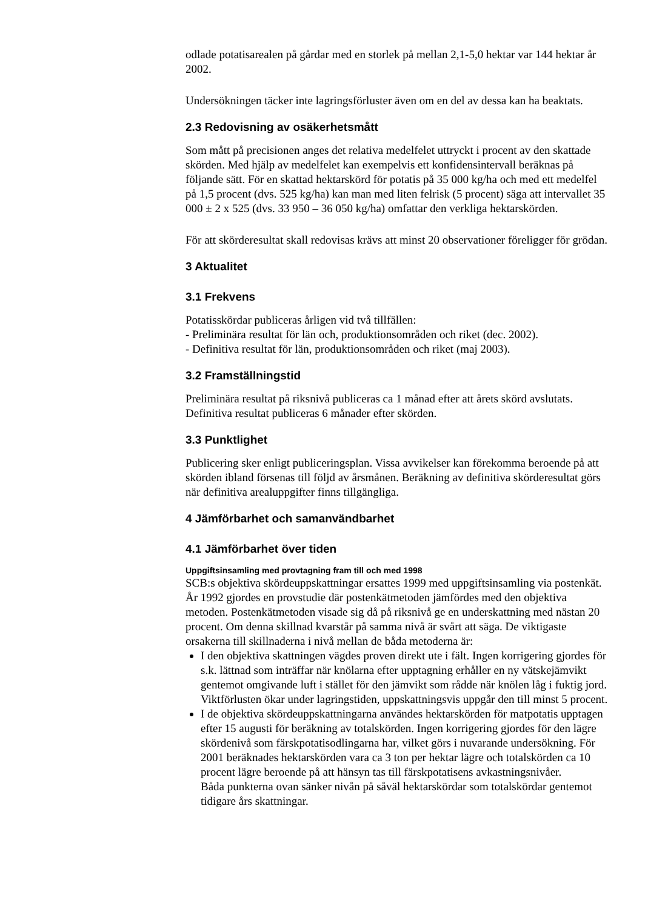odlade potatisarealen på gårdar med en storlek på mellan 2,1-5,0 hektar var 144 hektar år 2002.
Undersökningen täcker inte lagringsförluster även om en del av dessa kan ha beaktats.
2.3 Redovisning av osäkerhetsmått
Som mått på precisionen anges det relativa medelfelet uttryckt i procent av den skattade skörden. Med hjälp av medelfelet kan exempelvis ett konfidensintervall beräknas på följande sätt. För en skattad hektarskörd för potatis på 35 000 kg/ha och med ett medelfel på 1,5 procent (dvs. 525 kg/ha) kan man med liten felrisk (5 procent) säga att intervallet 35 000 ± 2 x 525 (dvs. 33 950 – 36 050 kg/ha) omfattar den verkliga hektarskörden.
För att skörderesultat skall redovisas krävs att minst 20 observationer föreligger för grödan.
3 Aktualitet
3.1 Frekvens
Potatisskördar publiceras årligen vid två tillfällen:
- Preliminära resultat för län och, produktionsområden och riket (dec. 2002).
- Definitiva resultat för län, produktionsområden och riket (maj 2003).
3.2 Framställningstid
Preliminära resultat på riksnivå publiceras ca 1 månad efter att årets skörd avslutats. Definitiva resultat publiceras 6 månader efter skörden.
3.3 Punktlighet
Publicering sker enligt publiceringsplan. Vissa avvikelser kan förekomma beroende på att skörden ibland försenas till följd av årsmånen. Beräkning av definitiva skörderesultat görs när definitiva arealuppgifter finns tillgängliga.
4 Jämförbarhet och samanvändbarhet
4.1 Jämförbarhet över tiden
Uppgiftsinsamling med provtagning fram till och med 1998
SCB:s objektiva skördeuppskattningar ersattes 1999 med uppgiftsinsamling via postenkät. År 1992 gjordes en provstudie där postenkätmetoden jämfördes med den objektiva metoden. Postenkätmetoden visade sig då på riksnivå ge en underskattning med nästan 20 procent. Om denna skillnad kvarstår på samma nivå är svårt att säga. De viktigaste orsakerna till skillnaderna i nivå mellan de båda metoderna är:
I den objektiva skattningen vägdes proven direkt ute i fält. Ingen korrigering gjordes för s.k. lättnad som inträffar när knölarna efter upptagning erhåller en ny vätskejämvikt gentemot omgivande luft i stället för den jämvikt som rådde när knölen låg i fuktig jord. Viktförlusten ökar under lagringstiden, uppskattningsvis uppgår den till minst 5 procent.
I de objektiva skördeuppskattningarna användes hektarskörden för matpotatis upptagen efter 15 augusti för beräkning av totalskörden. Ingen korrigering gjordes för den lägre skördenivå som färskpotatisodlingarna har, vilket görs i nuvarande undersökning. För 2001 beräknades hektarskörden vara ca 3 ton per hektar lägre och totalskörden ca 10 procent lägre beroende på att hänsyn tas till färskpotatisens avkastningsnivåer.
Båda punkterna ovan sänker nivån på såväl hektarskördar som totalskördar gentemot tidigare års skattningar.